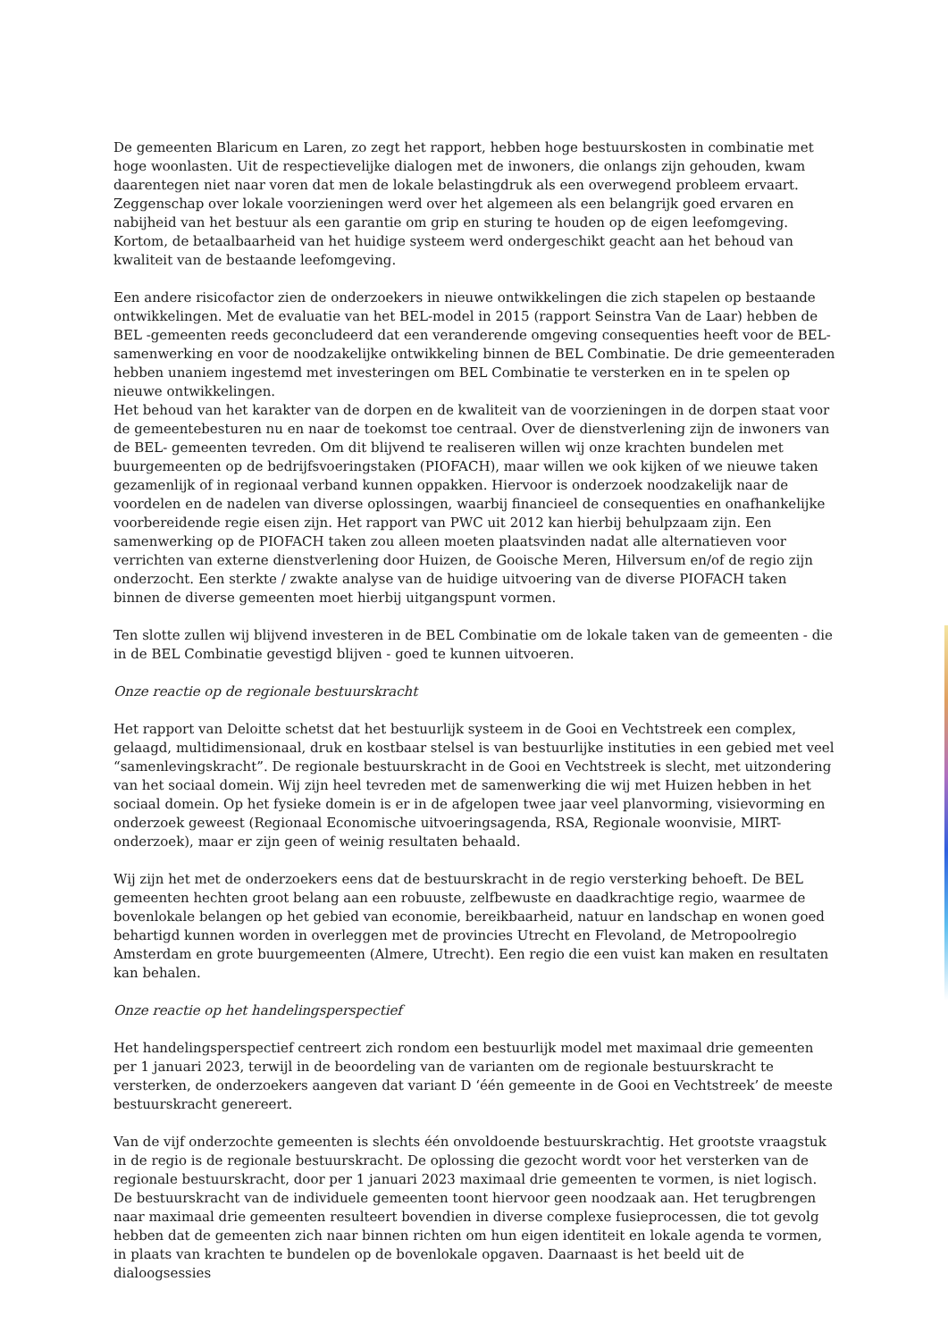De gemeenten Blaricum en Laren, zo zegt het rapport, hebben hoge bestuurskosten in combinatie met hoge woonlasten. Uit de respectievelijke dialogen met de inwoners, die onlangs zijn gehouden, kwam daarentegen niet naar voren dat men de lokale belastingdruk als een overwegend probleem ervaart. Zeggenschap over lokale voorzieningen werd over het algemeen als een belangrijk goed ervaren en nabijheid van het bestuur als een garantie om grip en sturing te houden op de eigen leefomgeving. Kortom, de betaalbaarheid van het huidige systeem werd ondergeschikt geacht aan het behoud van kwaliteit van de bestaande leefomgeving.
Een andere risicofactor zien de onderzoekers in nieuwe ontwikkelingen die zich stapelen op bestaande ontwikkelingen. Met de evaluatie van het BEL-model in 2015 (rapport Seinstra Van de Laar) hebben de BEL -gemeenten reeds geconcludeerd dat een veranderende omgeving consequenties heeft voor de BEL-samenwerking en voor de noodzakelijke ontwikkeling binnen de BEL Combinatie. De drie gemeenteraden hebben unaniem ingestemd met investeringen om BEL Combinatie te versterken en in te spelen op nieuwe ontwikkelingen.
Het behoud van het karakter van de dorpen en de kwaliteit van de voorzieningen in de dorpen staat voor de gemeentebesturen nu en naar de toekomst toe centraal. Over de dienstverlening zijn de inwoners van de BEL- gemeenten tevreden. Om dit blijvend te realiseren willen wij onze krachten bundelen met buurgemeenten op de bedrijfsvoeringstaken (PIOFACH), maar willen we ook kijken of we nieuwe taken gezamenlijk of in regionaal verband kunnen oppakken. Hiervoor is onderzoek noodzakelijk naar de voordelen en de nadelen van diverse oplossingen, waarbij financieel de consequenties en onafhankelijke voorbereidende regie eisen zijn. Het rapport van PWC uit 2012 kan hierbij behulpzaam zijn. Een samenwerking op de PIOFACH taken zou alleen moeten plaatsvinden nadat alle alternatieven voor verrichten van externe dienstverlening door Huizen, de Gooische Meren, Hilversum en/of de regio zijn onderzocht. Een sterkte / zwakte analyse van de huidige uitvoering van de diverse PIOFACH taken binnen de diverse gemeenten moet hierbij uitgangspunt vormen.
Ten slotte zullen wij blijvend investeren in de BEL Combinatie om de lokale taken van de gemeenten - die in de BEL Combinatie gevestigd blijven - goed te kunnen uitvoeren.
Onze reactie op de regionale bestuurskracht
Het rapport van Deloitte schetst dat het bestuurlijk systeem in de Gooi en Vechtstreek een complex, gelaagd, multidimensionaal, druk en kostbaar stelsel is van bestuurlijke instituties in een gebied met veel “samenlevingskracht”. De regionale bestuurskracht in de Gooi en Vechtstreek is slecht, met uitzondering van het sociaal domein. Wij zijn heel tevreden met de samenwerking die wij met Huizen hebben in het sociaal domein. Op het fysieke domein is er in de afgelopen twee jaar veel planvorming, visievorming en onderzoek geweest (Regionaal Economische uitvoeringsagenda, RSA, Regionale woonvisie, MIRT-onderzoek), maar er zijn geen of weinig resultaten behaald.
Wij zijn het met de onderzoekers eens dat de bestuurskracht in de regio versterking behoeft. De BEL gemeenten hechten groot belang aan een robuuste, zelfbewuste en daadkrachtige regio, waarmee de bovenlokale belangen op het gebied van economie, bereikbaarheid, natuur en landschap en wonen goed behartigd kunnen worden in overleggen met de provincies Utrecht en Flevoland, de Metropoolregio Amsterdam en grote buurgemeenten (Almere, Utrecht). Een regio die een vuist kan maken en resultaten kan behalen.
Onze reactie op het handelingsperspectief
Het handelingsperspectief centreert zich rondom een bestuurlijk model met maximaal drie gemeenten per 1 januari 2023, terwijl in de beoordeling van de varianten om de regionale bestuurskracht te versterken, de onderzoekers aangeven dat variant D ‘één gemeente in de Gooi en Vechtstreek’ de meeste bestuurskracht genereert.
Van de vijf onderzochte gemeenten is slechts één onvoldoende bestuurskrachtig. Het grootste vraagstuk in de regio is de regionale bestuurskracht. De oplossing die gezocht wordt voor het versterken van de regionale bestuurskracht, door per 1 januari 2023 maximaal drie gemeenten te vormen, is niet logisch. De bestuurskracht van de individuele gemeenten toont hiervoor geen noodzaak aan. Het terugbrengen naar maximaal drie gemeenten resulteert bovendien in diverse complexe fusieprocessen, die tot gevolg hebben dat de gemeenten zich naar binnen richten om hun eigen identiteit en lokale agenda te vormen, in plaats van krachten te bundelen op de bovenlokale opgaven. Daarnaast is het beeld uit de dialoogsessies